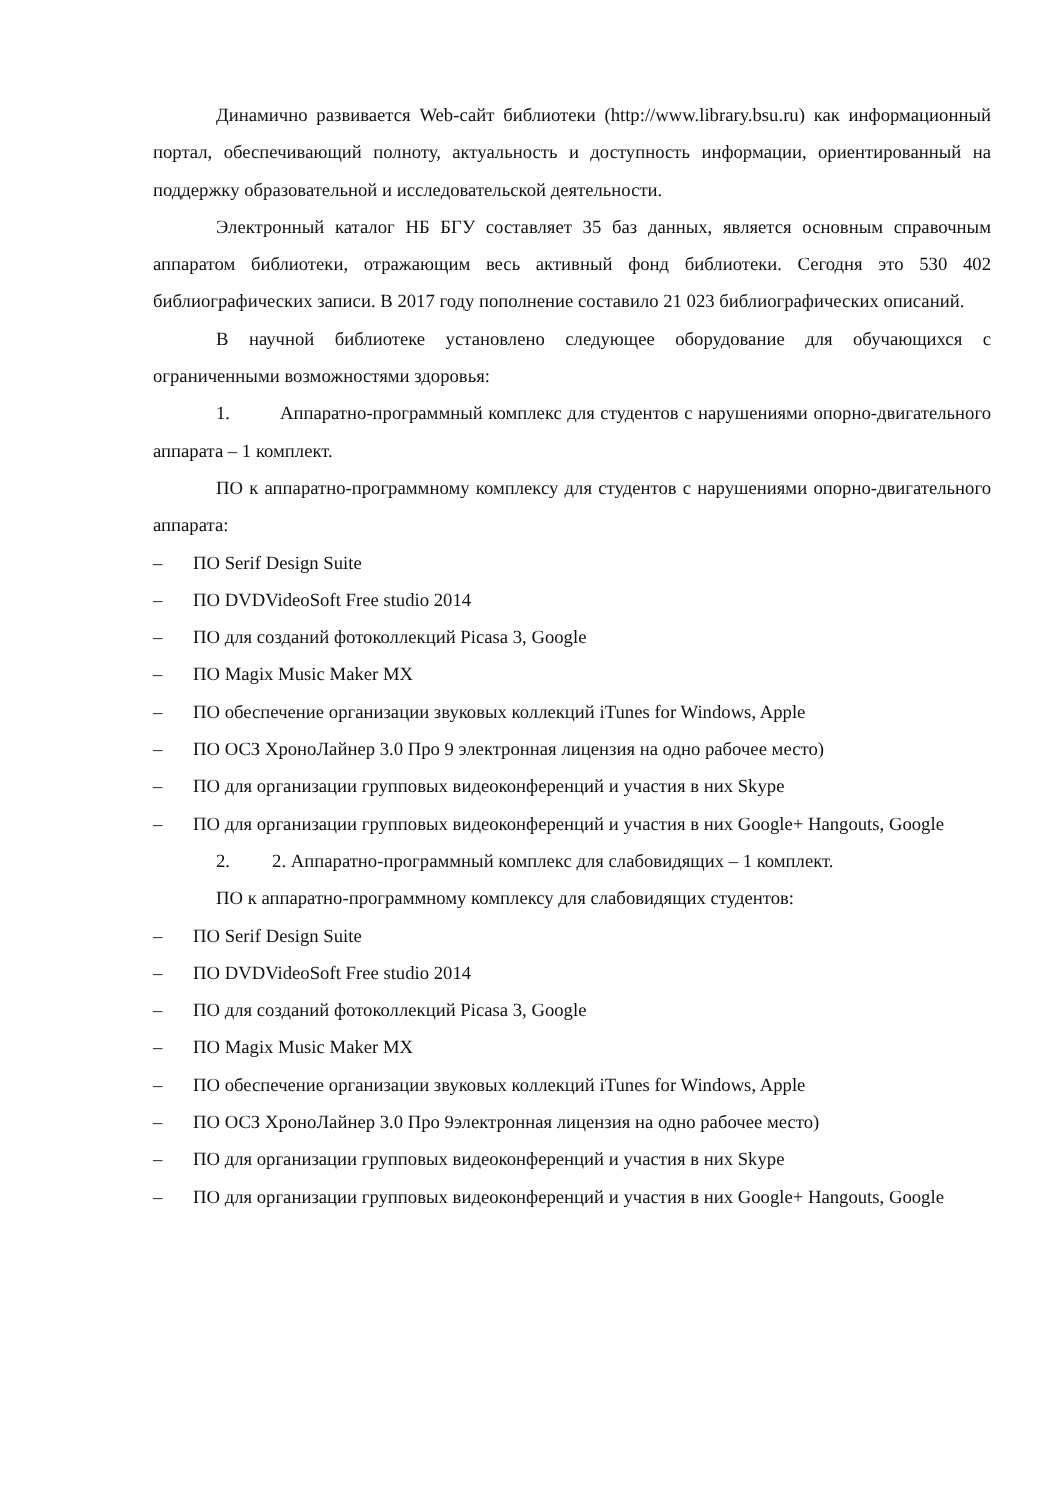Динамично развивается Web-сайт библиотеки (http://www.library.bsu.ru) как информационный портал, обеспечивающий полноту, актуальность и доступность информации, ориентированный на поддержку образовательной и исследовательской деятельности.
Электронный каталог НБ БГУ составляет 35 баз данных, является основным справочным аппаратом библиотеки, отражающим весь активный фонд библиотеки. Сегодня это 530 402 библиографических записи. В 2017 году пополнение составило 21 023 библиографических описаний.
В научной библиотеке установлено следующее оборудование для обучающихся с ограниченными возможностями здоровья:
1. Аппаратно-программный комплекс для студентов с нарушениями опорно-двигательного аппарата – 1 комплект.
ПО к аппаратно-программному комплексу для студентов с нарушениями опорно-двигательного аппарата:
– ПО Serif Design Suite
– ПО DVDVideoSoft Free studio 2014
– ПО для созданий фотоколлекций Picasa 3, Google
– ПО Magix Music Maker MX
– ПО обеспечение организации звуковых коллекций iTunes for Windows, Apple
– ПО ОСЗ ХроноЛайнер 3.0 Про 9 электронная лицензия на одно рабочее место)
– ПО для организации групповых видеоконференций и участия в них Skype
– ПО для организации групповых видеоконференций и участия в них Google+ Hangouts, Google
2. 2. Аппаратно-программный комплекс для слабовидящих – 1 комплект.
ПО к аппаратно-программному комплексу для слабовидящих студентов:
– ПО Serif Design Suite
– ПО DVDVideoSoft Free studio 2014
– ПО для созданий фотоколлекций Picasa 3, Google
– ПО Magix Music Maker MX
– ПО обеспечение организации звуковых коллекций iTunes for Windows, Apple
– ПО ОСЗ ХроноЛайнер 3.0 Про 9электронная лицензия на одно рабочее место)
– ПО для организации групповых видеоконференций и участия в них Skype
– ПО для организации групповых видеоконференций и участия в них Google+ Hangouts, Google